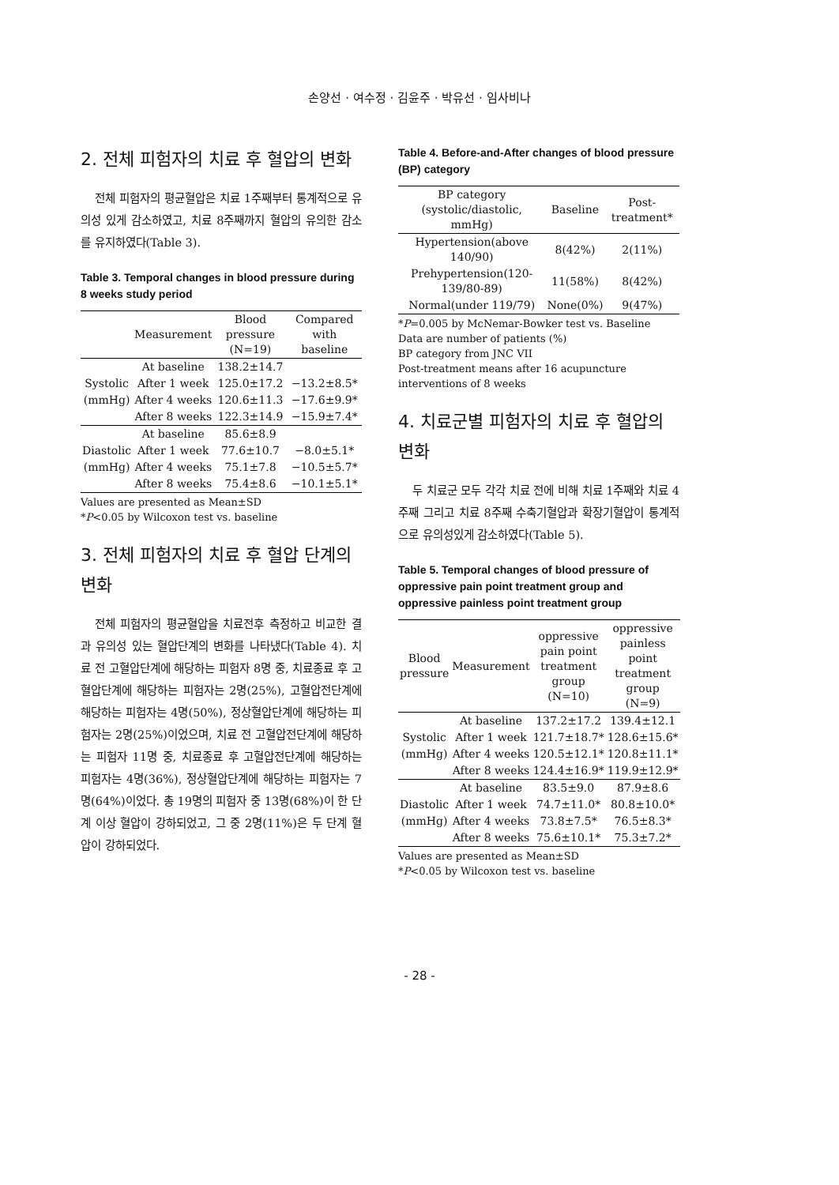손양선 · 여수정 · 김윤주 · 박유선 · 임사비나
2. 전체 피험자의 치료 후 혈압의 변화
전체 피험자의 평균혈압은 치료 1주째부터 통계적으로 유의성 있게 감소하였고, 치료 8주째까지 혈압의 유의한 감소를 유지하였다(Table 3).
Table 3. Temporal changes in blood pressure during 8 weeks study period
| | Measurement | Blood pressure (N=19) | Compared with baseline |
| --- | --- | --- | --- |
| | At baseline | 138.2±14.7 | |
| Systolic | After 1 week | 125.0±17.2 | −13.2±8.5* |
| (mmHg) | After 4 weeks | 120.6±11.3 | −17.6±9.9* |
| | After 8 weeks | 122.3±14.9 | −15.9±7.4* |
| | At baseline | 85.6±8.9 | |
| Diastolic | After 1 week | 77.6±10.7 | −8.0±5.1* |
| (mmHg) | After 4 weeks | 75.1±7.8 | −10.5±5.7* |
| | After 8 weeks | 75.4±8.6 | −10.1±5.1* |
Values are presented as Mean±SD
*P<0.05 by Wilcoxon test vs. baseline
3. 전체 피험자의 치료 후 혈압 단계의 변화
전체 피험자의 평균혈압을 치료전후 측정하고 비교한 결과 유의성 있는 혈압단계의 변화를 나타냈다(Table 4). 치료 전 고혈압단계에 해당하는 피험자 8명 중, 치료종료 후 고혈압단계에 해당하는 피험자는 2명(25%), 고혈압전단계에 해당하는 피험자는 4명(50%), 정상혈압단계에 해당하는 피험자는 2명(25%)이었으며, 치료 전 고혈압전단계에 해당하는 피험자 11명 중, 치료종료 후 고혈압전단계에 해당하는 피험자는 4명(36%), 정상혈압단계에 해당하는 피험자는 7명(64%)이었다. 총 19명의 피험자 중 13명(68%)이 한 단계 이상 혈압이 강하되었고, 그 중 2명(11%)은 두 단계 혈압이 강하되었다.
Table 4. Before-and-After changes of blood pressure (BP) category
| BP category (systolic/diastolic, mmHg) | Baseline | Post-treatment* |
| --- | --- | --- |
| Hypertension(above 140/90) | 8(42%) | 2(11%) |
| Prehypertension(120-139/80-89) | 11(58%) | 8(42%) |
| Normal(under 119/79) | None(0%) | 9(47%) |
*P=0.005 by McNemar-Bowker test vs. Baseline
Data are number of patients (%)
BP category from JNC VII
Post-treatment means after 16 acupuncture interventions of 8 weeks
4. 치료군별 피험자의 치료 후 혈압의 변화
두 치료군 모두 각각 치료 전에 비해 치료 1주째와 치료 4주째 그리고 치료 8주째 수축기혈압과 확장기혈압이 통계적으로 유의성있게 감소하였다(Table 5).
Table 5. Temporal changes of blood pressure of oppressive pain point treatment group and oppressive painless point treatment group
| Blood pressure | Measurement | oppressive pain point treatment group (N=10) | oppressive painless point treatment group (N=9) |
| --- | --- | --- | --- |
| | At baseline | 137.2±17.2 | 139.4±12.1 |
| Systolic | After 1 week | 121.7±18.7* | 128.6±15.6* |
| (mmHg) | After 4 weeks | 120.5±12.1* | 120.8±11.1* |
| | After 8 weeks | 124.4±16.9* | 119.9±12.9* |
| | At baseline | 83.5±9.0 | 87.9±8.6 |
| Diastolic | After 1 week | 74.7±11.0* | 80.8±10.0* |
| (mmHg) | After 4 weeks | 73.8±7.5* | 76.5±8.3* |
| | After 8 weeks | 75.6±10.1* | 75.3±7.2* |
Values are presented as Mean±SD
*P<0.05 by Wilcoxon test vs. baseline
- 28 -